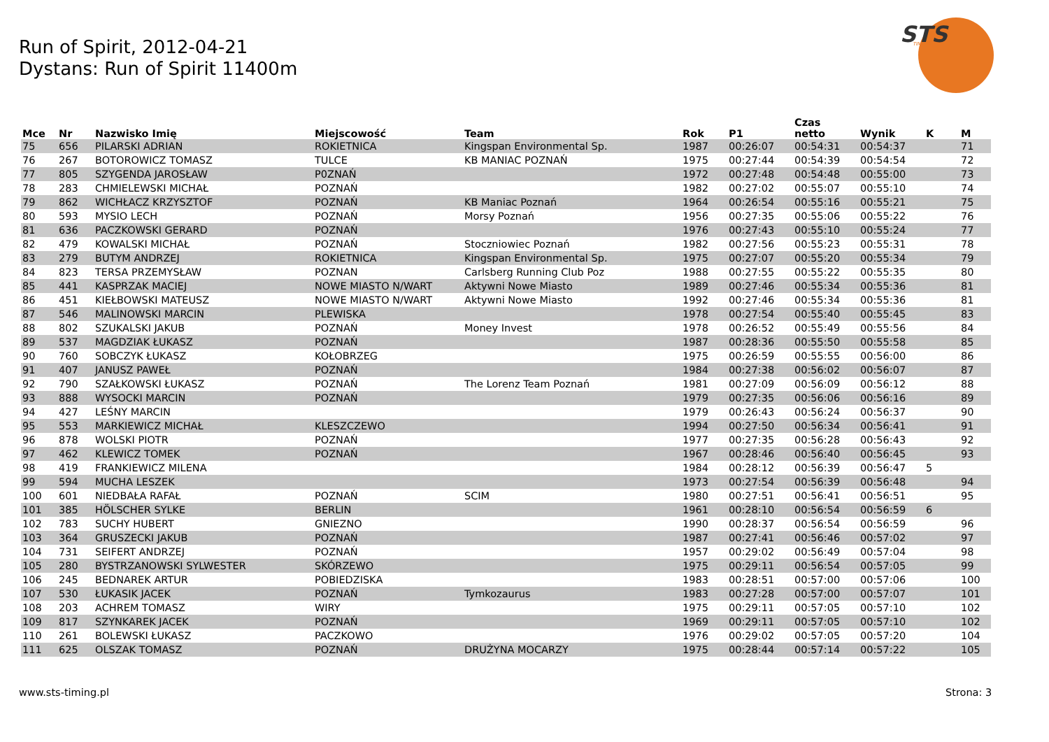Run of Spirit, 2012-04-21
Dystans: Run of Spirit 11400m
STS
TIMING
| Mce | Nr | Nazwisko Imię | Miejscowość | Team | Rok | P1 | Czas netto | Wynik | K | M |
| --- | --- | --- | --- | --- | --- | --- | --- | --- | --- | --- |
| 75 | 656 | PILARSKI ADRIAN | ROKIETNICA | Kingspan Environmental Sp. | 1987 | 00:26:07 | 00:54:31 | 00:54:37 | | 71 |
| 76 | 267 | BOTOROWICZ TOMASZ | TULCE | KB MANIAC POZNAŃ | 1975 | 00:27:44 | 00:54:39 | 00:54:54 | | 72 |
| 77 | 805 | SZYGENDA JAROSŁAW | P0ZNAŃ | | 1972 | 00:27:48 | 00:54:48 | 00:55:00 | | 73 |
| 78 | 283 | CHMIELEWSKI MICHAŁ | POZNAŃ | | 1982 | 00:27:02 | 00:55:07 | 00:55:10 | | 74 |
| 79 | 862 | WICHŁACZ KRZYSZTOF | POZNAŃ | KB Maniac Poznań | 1964 | 00:26:54 | 00:55:16 | 00:55:21 | | 75 |
| 80 | 593 | MYSIO LECH | POZNAŃ | Morsy Poznań | 1956 | 00:27:35 | 00:55:06 | 00:55:22 | | 76 |
| 81 | 636 | PACZKOWSKI GERARD | POZNAŃ | | 1976 | 00:27:43 | 00:55:10 | 00:55:24 | | 77 |
| 82 | 479 | KOWALSKI MICHAŁ | POZNAŃ | Stoczniowiec Poznań | 1982 | 00:27:56 | 00:55:23 | 00:55:31 | | 78 |
| 83 | 279 | BUTYM ANDRZEJ | ROKIETNICA | Kingspan Environmental Sp. | 1975 | 00:27:07 | 00:55:20 | 00:55:34 | | 79 |
| 84 | 823 | TERSA PRZEMYSŁAW | POZNAN | Carlsberg Running Club Poz | 1988 | 00:27:55 | 00:55:22 | 00:55:35 | | 80 |
| 85 | 441 | KASPRZAK MACIEJ | NOWE MIASTO N/WART | Aktywni Nowe Miasto | 1989 | 00:27:46 | 00:55:34 | 00:55:36 | | 81 |
| 86 | 451 | KIEŁBOWSKI MATEUSZ | NOWE MIASTO N/WART | Aktywni Nowe Miasto | 1992 | 00:27:46 | 00:55:34 | 00:55:36 | | 81 |
| 87 | 546 | MALINOWSKI MARCIN | PLEWISKA | | 1978 | 00:27:54 | 00:55:40 | 00:55:45 | | 83 |
| 88 | 802 | SZUKALSKI JAKUB | POZNAŃ | Money Invest | 1978 | 00:26:52 | 00:55:49 | 00:55:56 | | 84 |
| 89 | 537 | MAGDZIAK ŁUKASZ | POZNAŃ | | 1987 | 00:28:36 | 00:55:50 | 00:55:58 | | 85 |
| 90 | 760 | SOBCZYK ŁUKASZ | KOŁOBRZEG | | 1975 | 00:26:59 | 00:55:55 | 00:56:00 | | 86 |
| 91 | 407 | JANUSZ PAWEŁ | POZNAŃ | | 1984 | 00:27:38 | 00:56:02 | 00:56:07 | | 87 |
| 92 | 790 | SZAŁKOWSKI ŁUKASZ | POZNAŃ | The Lorenz Team Poznań | 1981 | 00:27:09 | 00:56:09 | 00:56:12 | | 88 |
| 93 | 888 | WYSOCKI MARCIN | POZNAŃ | | 1979 | 00:27:35 | 00:56:06 | 00:56:16 | | 89 |
| 94 | 427 | LEŚNY MARCIN | | | 1979 | 00:26:43 | 00:56:24 | 00:56:37 | | 90 |
| 95 | 553 | MARKIEWICZ MICHAŁ | KLESZCZEWO | | 1994 | 00:27:50 | 00:56:34 | 00:56:41 | | 91 |
| 96 | 878 | WOLSKI PIOTR | POZNAŃ | | 1977 | 00:27:35 | 00:56:28 | 00:56:43 | | 92 |
| 97 | 462 | KLEWICZ TOMEK | POZNAŃ | | 1967 | 00:28:46 | 00:56:40 | 00:56:45 | | 93 |
| 98 | 419 | FRANKIEWICZ MILENA | | | 1984 | 00:28:12 | 00:56:39 | 00:56:47 | 5 | |
| 99 | 594 | MUCHA LESZEK | | | 1973 | 00:27:54 | 00:56:39 | 00:56:48 | | 94 |
| 100 | 601 | NIEDBAŁA RAFAŁ | POZNAŃ | SCIM | 1980 | 00:27:51 | 00:56:41 | 00:56:51 | | 95 |
| 101 | 385 | HÖLSCHER SYLKE | BERLIN | | 1961 | 00:28:10 | 00:56:54 | 00:56:59 | 6 | |
| 102 | 783 | SUCHY HUBERT | GNIEZNO | | 1990 | 00:28:37 | 00:56:54 | 00:56:59 | | 96 |
| 103 | 364 | GRUSZECKI JAKUB | POZNAŃ | | 1987 | 00:27:41 | 00:56:46 | 00:57:02 | | 97 |
| 104 | 731 | SEIFERT ANDRZEJ | POZNAŃ | | 1957 | 00:29:02 | 00:56:49 | 00:57:04 | | 98 |
| 105 | 280 | BYSTRZANOWSKI SYLWESTER | SKÓRZEWO | | 1975 | 00:29:11 | 00:56:54 | 00:57:05 | | 99 |
| 106 | 245 | BEDNAREK ARTUR | POBIEDZISKA | | 1983 | 00:28:51 | 00:57:00 | 00:57:06 | | 100 |
| 107 | 530 | ŁUKASIK JACEK | POZNAŃ | Tymkozaurus | 1983 | 00:27:28 | 00:57:00 | 00:57:07 | | 101 |
| 108 | 203 | ACHREM TOMASZ | WIRY | | 1975 | 00:29:11 | 00:57:05 | 00:57:10 | | 102 |
| 109 | 817 | SZYNKAREK JACEK | POZNAŃ | | 1969 | 00:29:11 | 00:57:05 | 00:57:10 | | 102 |
| 110 | 261 | BOLEWSKI ŁUKASZ | PACZKOWO | | 1976 | 00:29:02 | 00:57:05 | 00:57:20 | | 104 |
| 111 | 625 | OLSZAK TOMASZ | POZNAŃ | DRUŻYNA MOCARZY | 1975 | 00:28:44 | 00:57:14 | 00:57:22 | | 105 |
www.sts-timing.pl Strona: 3